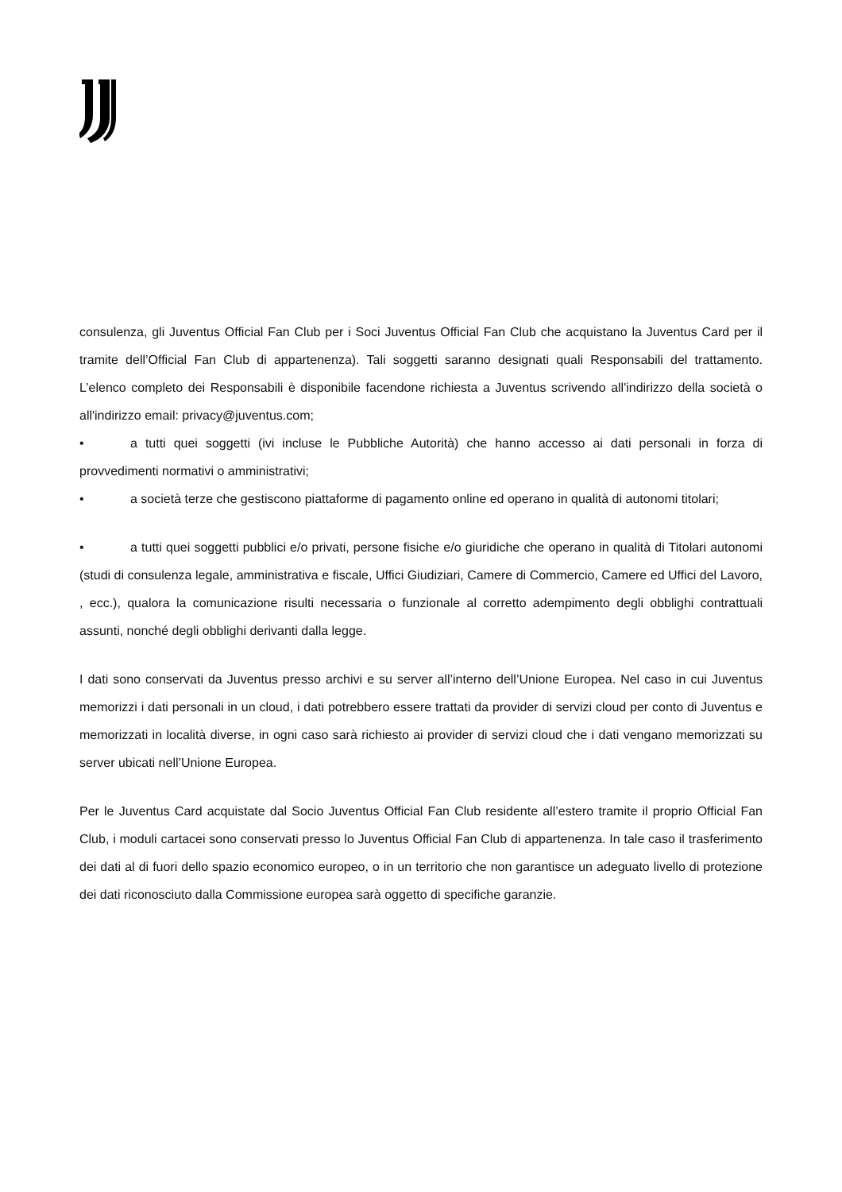consulenza, gli Juventus Official Fan Club per i Soci Juventus Official Fan Club che acquistano la Juventus Card per il tramite dell’Official Fan Club di appartenenza). Tali soggetti saranno designati quali Responsabili del trattamento. L’elenco completo dei Responsabili è disponibile facendone richiesta a Juventus scrivendo all'indirizzo della società o all'indirizzo email: privacy@juventus.com;
• a tutti quei soggetti (ivi incluse le Pubbliche Autorità) che hanno accesso ai dati personali in forza di provvedimenti normativi o amministrativi;
• a società terze che gestiscono piattaforme di pagamento online ed operano in qualità di autonomi titolari;
• a tutti quei soggetti pubblici e/o privati, persone fisiche e/o giuridiche che operano in qualità di Titolari autonomi (studi di consulenza legale, amministrativa e fiscale, Uffici Giudiziari, Camere di Commercio, Camere ed Uffici del Lavoro, , ecc.), qualora la comunicazione risulti necessaria o funzionale al corretto adempimento degli obblighi contrattuali assunti, nonché degli obblighi derivanti dalla legge.
I dati sono conservati da Juventus presso archivi e su server all’interno dell’Unione Europea. Nel caso in cui Juventus memorizzi i dati personali in un cloud, i dati potrebbero essere trattati da provider di servizi cloud per conto di Juventus e memorizzati in località diverse, in ogni caso sarà richiesto ai provider di servizi cloud che i dati vengano memorizzati su server ubicati nell’Unione Europea.
Per le Juventus Card acquistate dal Socio Juventus Official Fan Club residente all’estero tramite il proprio Official Fan Club, i moduli cartacei sono conservati presso lo Juventus Official Fan Club di appartenenza. In tale caso il trasferimento dei dati al di fuori dello spazio economico europeo, o in un territorio che non garantisce un adeguato livello di protezione dei dati riconosciuto dalla Commissione europea sarà oggetto di specifiche garanzie.